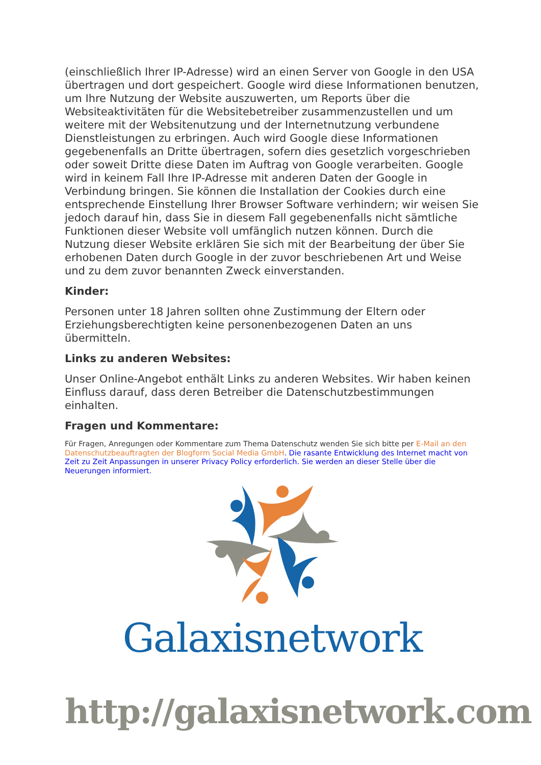(einschließlich Ihrer IP-Adresse) wird an einen Server von Google in den USA übertragen und dort gespeichert. Google wird diese Informationen benutzen, um Ihre Nutzung der Website auszuwerten, um Reports über die Websiteaktivitäten für die Websitebetreiber zusammenzustellen und um weitere mit der Websitenutzung und der Internetnutzung verbundene Dienstleistungen zu erbringen. Auch wird Google diese Informationen gegebenenfalls an Dritte übertragen, sofern dies gesetzlich vorgeschrieben oder soweit Dritte diese Daten im Auftrag von Google verarbeiten. Google wird in keinem Fall Ihre IP-Adresse mit anderen Daten der Google in Verbindung bringen. Sie können die Installation der Cookies durch eine entsprechende Einstellung Ihrer Browser Software verhindern; wir weisen Sie jedoch darauf hin, dass Sie in diesem Fall gegebenenfalls nicht sämtliche Funktionen dieser Website voll umfänglich nutzen können. Durch die Nutzung dieser Website erklären Sie sich mit der Bearbeitung der über Sie erhobenen Daten durch Google in der zuvor beschriebenen Art und Weise und zu dem zuvor benannten Zweck einverstanden.
Kinder:
Personen unter 18 Jahren sollten ohne Zustimmung der Eltern oder Erziehungsberechtigten keine personenbezogenen Daten an uns übermitteln.
Links zu anderen Websites:
Unser Online-Angebot enthält Links zu anderen Websites. Wir haben keinen Einfluss darauf, dass deren Betreiber die Datenschutzbestimmungen einhalten.
Fragen und Kommentare:
Für Fragen, Anregungen oder Kommentare zum Thema Datenschutz wenden Sie sich bitte per E-Mail an den Datenschutzbeauftragten der Blogform Social Media GmbH. Die rasante Entwicklung des Internet macht von Zeit zu Zeit Anpassungen in unserer Privacy Policy erforderlich. Sie werden an dieser Stelle über die Neuerungen informiert.
Galaxisnetwork
http://galaxisnetwork.com